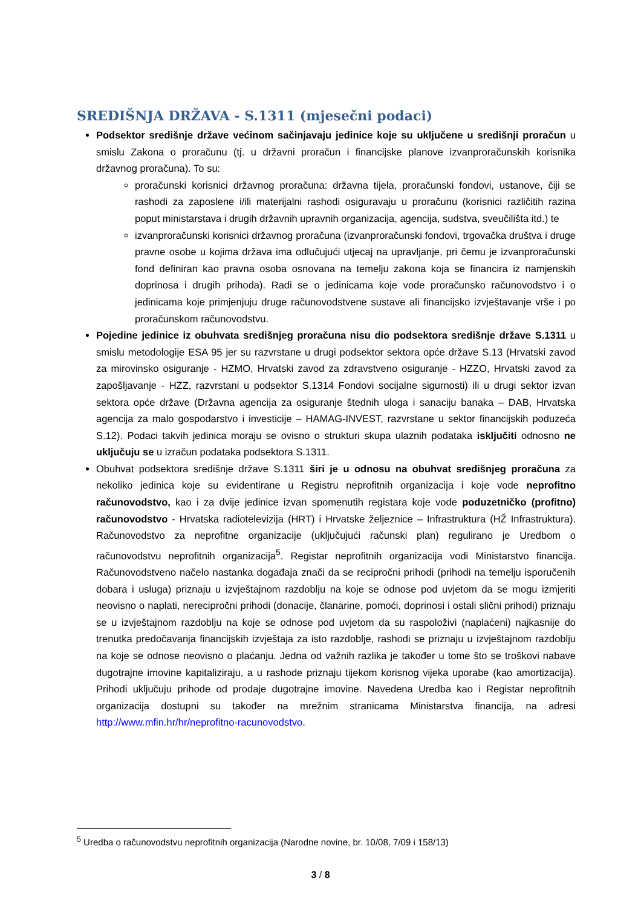SREDIŠNJA DRŽAVA - S.1311 (mjesečni podaci)
Podsektor središnje države većinom sačinjavaju jedinice koje su uključene u središnji proračun u smislu Zakona o proračunu (tj. u državni proračun i financijske planove izvanproračunskih korisnika državnog proračuna). To su:
proračunski korisnici državnog proračuna: državna tijela, proračunski fondovi, ustanove, čiji se rashodi za zaposlene i/ili materijalni rashodi osiguravaju u proračunu (korisnici različitih razina poput ministarstava i drugih državnih upravnih organizacija, agencija, sudstva, sveučilišta itd.) te
izvanproračunski korisnici državnog proračuna (izvanproračunski fondovi, trgovačka društva i druge pravne osobe u kojima država ima odlučujući utjecaj na upravljanje, pri čemu je izvanproračunski fond definiran kao pravna osoba osnovana na temelju zakona koja se financira iz namjenskih doprinosa i drugih prihoda). Radi se o jedinicama koje vode proračunsko računovodstvo i o jedinicama koje primjenjuju druge računovodstvene sustave ali financijsko izvještavanje vrše i po proračunskom računovodstvu.
Pojedine jedinice iz obuhvata središnjeg proračuna nisu dio podsektora središnje države S.1311 u smislu metodologije ESA 95 jer su razvrstane u drugi podsektor sektora opće države S.13 (Hrvatski zavod za mirovinsko osiguranje - HZMO, Hrvatski zavod za zdravstveno osiguranje - HZZO, Hrvatski zavod za zapošljavanje - HZZ, razvrstani u podsektor S.1314 Fondovi socijalne sigurnosti) ili u drugi sektor izvan sektora opće države (Državna agencija za osiguranje štednih uloga i sanaciju banaka – DAB, Hrvatska agencija za malo gospodarstvo i investicije – HAMAG-INVEST, razvrstane u sektor financijskih poduzeća S.12). Podaci takvih jedinica moraju se ovisno o strukturi skupa ulaznih podataka isključiti odnosno ne uključuju se u izračun podataka podsektora S.1311.
Obuhvat podsektora središnje države S.1311 širi je u odnosu na obuhvat središnjeg proračuna za nekoliko jedinica koje su evidentirane u Registru neprofitnih organizacija i koje vode neprofitno računovodstvo, kao i za dvije jedinice izvan spomenutih registara koje vode poduzetničko (profitno) računovodstvo - Hrvatska radiotelevizija (HRT) i Hrvatske željeznice – Infrastruktura (HŽ Infrastruktura). Računovodstvo za neprofitne organizacije (uključujući računski plan) regulirano je Uredbom o računovodstvu neprofitnih organizacija<sup>5</sup>. Registar neprofitnih organizacija vodi Ministarstvo financija. Računovodstveno načelo nastanka događaja znači da se recipročni prihodi (prihodi na temelju isporučenih dobara i usluga) priznaju u izvještajnom razdoblju na koje se odnose pod uvjetom da se mogu izmjeriti neovisno o naplati, nerecipročni prihodi (donacije, članarine, pomoći, doprinosi i ostali slični prihodi) priznaju se u izvještajnom razdoblju na koje se odnose pod uvjetom da su raspoloživi (naplaćeni) najkasnije do trenutka predočavanja financijskih izvještaja za isto razdoblje, rashodi se priznaju u izvještajnom razdoblju na koje se odnose neovisno o plaćanju. Jedna od važnih razlika je također u tome što se troškovi nabave dugotrajne imovine kapitaliziraju, a u rashode priznaju tijekom korisnog vijeka uporabe (kao amortizacija). Prihodi uključuju prihode od prodaje dugotrajne imovine. Navedena Uredba kao i Registar neprofitnih organizacija dostupni su također na mrežnim stranicama Ministarstva financija, na adresi http://www.mfin.hr/hr/neprofitno-racunovodstvo.
<sup>5</sup> Uredba o računovodstvu neprofitnih organizacija (Narodne novine, br. 10/08, 7/09 i 158/13)
3 / 8